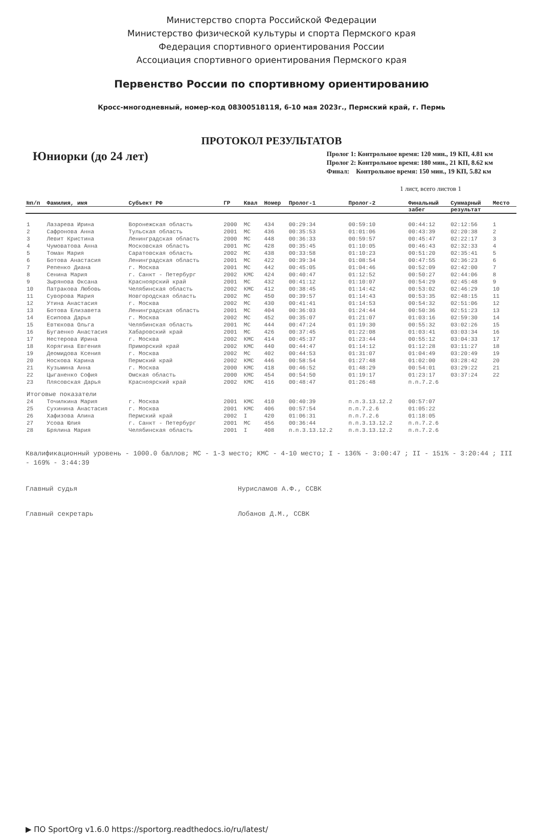Министерство спорта Российской Федерации
Министерство физической культуры и спорта Пермского края
Федерация спортивного ориентирования России
Ассоциация спортивного ориентирования Пермского края
Первенство России по спортивному ориентированию
Кросс-многодневный, номер-код 0830051811Я, 6-10 мая 2023г., Пермский край, г. Пермь
ПРОТОКОЛ РЕЗУЛЬТАТОВ
Юниорки (до 24 лет)
Пролог 1: Контрольное время: 120 мин., 19 КП, 4.81 км
Пролог 2: Контрольное время: 180 мин., 21 КП, 8.62 км
Финал: Контрольное время: 150 мин., 19 КП, 5.82 км
1 лист, всего листов 1
| №п/п | Фамилия, имя | Субъект РФ | ГР | Квал | Номер | Пролог-1 | Пролог-2 | Финальный | Суммарный | Место |
| --- | --- | --- | --- | --- | --- | --- | --- | --- | --- | --- |
| | | | | | | | | забег | результат | |
| 1 | Лазарева Ирина | Воронежская область | 2000 | МС | 434 | 00:29:34 | 00:59:10 | 00:44:12 | 02:12:56 | 1 |
| 2 | Сафронова Анна | Тульская область | 2001 | МС | 436 | 00:35:53 | 01:01:06 | 00:43:39 | 02:20:38 | 2 |
| 3 | Левит Кристина | Ленинградская область | 2000 | МС | 448 | 00:36:33 | 00:59:57 | 00:45:47 | 02:22:17 | 3 |
| 4 | Чумоватова Анна | Московская область | 2001 | МС | 428 | 00:35:45 | 01:10:05 | 00:46:43 | 02:32:33 | 4 |
| 5 | Томан Мария | Саратовская область | 2002 | МС | 438 | 00:33:58 | 01:10:23 | 00:51:20 | 02:35:41 | 5 |
| 6 | Ботова Анастасия | Ленинградская область | 2001 | МС | 422 | 00:39:34 | 01:08:54 | 00:47:55 | 02:36:23 | 6 |
| 7 | Репенко Диана | г. Москва | 2001 | МС | 442 | 00:45:05 | 01:04:46 | 00:52:09 | 02:42:00 | 7 |
| 8 | Сенина Мария | г. Санкт - Петербург | 2002 | КМС | 424 | 00:40:47 | 01:12:52 | 00:50:27 | 02:44:06 | 8 |
| 9 | Зырянова Оксана | Красноярский край | 2001 | МС | 432 | 00:41:12 | 01:10:07 | 00:54:29 | 02:45:48 | 9 |
| 10 | Патракова Любовь | Челябинская область | 2002 | КМС | 412 | 00:38:45 | 01:14:42 | 00:53:02 | 02:46:29 | 10 |
| 11 | Суворова Мария | Новгородская область | 2002 | МС | 450 | 00:39:57 | 01:14:43 | 00:53:35 | 02:48:15 | 11 |
| 12 | Утина Анастасия | г. Москва | 2002 | МС | 430 | 00:41:41 | 01:14:53 | 00:54:32 | 02:51:06 | 12 |
| 13 | Ботова Елизавета | Ленинградская область | 2001 | МС | 404 | 00:36:03 | 01:24:44 | 00:50:36 | 02:51:23 | 13 |
| 14 | Есипова Дарья | г. Москва | 2002 | МС | 452 | 00:35:07 | 01:21:07 | 01:03:16 | 02:59:30 | 14 |
| 15 | Евтюхова Ольга | Челябинская область | 2001 | МС | 444 | 00:47:24 | 01:19:30 | 00:55:32 | 03:02:26 | 15 |
| 16 | Бугаенко Анастасия | Хабаровский край | 2001 | МС | 426 | 00:37:45 | 01:22:08 | 01:03:41 | 03:03:34 | 16 |
| 17 | Нестерова Ирина | г. Москва | 2002 | КМС | 414 | 00:45:37 | 01:23:44 | 00:55:12 | 03:04:33 | 17 |
| 18 | Корягина Евгения | Приморский край | 2002 | КМС | 440 | 00:44:47 | 01:14:12 | 01:12:28 | 03:11:27 | 18 |
| 19 | Деомидова Ксения | г. Москва | 2002 | МС | 402 | 00:44:53 | 01:31:07 | 01:04:49 | 03:20:49 | 19 |
| 20 | Носкова Карина | Пермский край | 2002 | КМС | 446 | 00:58:54 | 01:27:48 | 01:02:00 | 03:28:42 | 20 |
| 21 | Кузьмина Анна | г. Москва | 2000 | КМС | 418 | 00:46:52 | 01:48:29 | 00:54:01 | 03:29:22 | 21 |
| 22 | Цыганенко София | Омская область | 2000 | КМС | 454 | 00:54:50 | 01:19:17 | 01:23:17 | 03:37:24 | 22 |
| 23 | Плясовская Дарья | Красноярский край | 2002 | КМС | 416 | 00:48:47 | 01:26:48 | п.п.7.2.6 | | |
| Итоговые показатели | | | | | | | | | | |
| 24 | Точилкина Мария | г. Москва | 2001 | КМС | 410 | 00:40:39 | п.п.3.13.12.2 | 00:57:07 | | |
| 25 | Сухинина Анастасия | г. Москва | 2001 | КМС | 406 | 00:57:54 | п.п.7.2.6 | 01:05:22 | | |
| 26 | Хафизова Алина | Пермский край | 2002 | I | 420 | 01:06:31 | п.п.7.2.6 | 01:18:05 | | |
| 27 | Усова Юлия | г. Санкт - Петербург | 2001 | МС | 456 | 00:36:44 | п.п.3.13.12.2 | п.п.7.2.6 | | |
| 28 | Брялина Мария | Челябинская область | 2001 | I | 408 | п.п.3.13.12.2 | п.п.3.13.12.2 | п.п.7.2.6 | | |
Квалификационный уровень - 1000.0 баллов; МС - 1-3 место; КМС - 4-10 место; I - 136% - 3:00:47 ; II - 151% - 3:20:44 ; III - 169% - 3:44:39
Главный судья Нурисламов А.Ф., ССВК
Главный секретарь Лобанов Д.М., ССВК
▶ ПО SportOrg v1.6.0 https://sportorg.readthedocs.io/ru/latest/